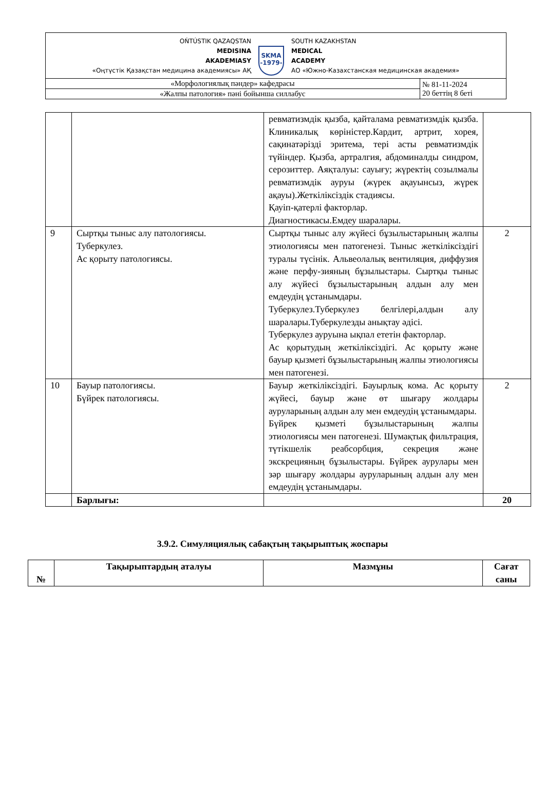| OŃTÚSTIK QAZAQSTAN MEDISINA AKADEMIASY «Оңтүстік Қазақстан медицина академиясы» АҚ SKMA -1979- SOUTH KAZAKHSTAN MEDICAL ACADEMY АО «Южно-Казахстанская медицинская академия» | |
| «Морфологиялық пәндер» кафедрасы | № 81-11-2024 20 беттің 8 беті |
| «Жалпы патология» пәні бойынша силлабус | |
| | | ревматизмдік қызба, қайталама ревматизмдік қызба. Клиникалық көріністер.Кардит, артрит, хорея, сақинатәрізді эритема, тері асты ревматизмдік түйіндер. Қызба, артралгия, абдоминалды синдром, серозиттер. Аяқталуы: сауығу; жүректің созылмалы ревматизмдік ауруы (жүрек ақауынсыз, жүрек ақауы).Жеткіліксіздік стадиясы. Қауіп-қатерлі факторлар. Диагностикасы.Емдеу шаралары. | |
| 9 | Сыртқы тыныс алу патологиясы. Туберкулез. Ас қорыту патологиясы. | Сыртқы тыныс алу жүйесі бұзылыстарының жалпы этиологиясы мен патогенезі. Тыныс жеткіліксіздігі туралы түсінік. Альвеолалық вентиляция, диффузия және перфу-зияның бұзылыстары. Сыртқы тыныс алу жүйесі бұзылыстарының алдын алу мен емдеудің ұстанымдары. Туберкулез.Туберкулез белгілері,алдын алу шаралары.Туберкулезды анықтау әдісі. Туберкулез ауруына ықпал ететін факторлар. Ас қорытудың жеткіліксіздігі. Ас қорыту және бауыр қызметі бұзылыстарының жалпы этиологиясы мен патогенезі. | 2 |
| 10 | Бауыр патологиясы. Бүйрек патологиясы. | Бауыр жеткіліксіздігі. Бауырлық кома. Ас қорыту жүйесі, бауыр және өт шығару жолдары ауруларының алдын алу мен емдеудің ұстанымдары. Бүйрек қызметі бұзылыстарының жалпы этиологиясы мен патогенезі. Шумақтық фильтрация, түтікшелік реабсорбция, секреция және экскрецияның бұзылыстары. Бүйрек аурулары мен зәр шығару жолдары ауруларының алдын алу мен емдеудің ұстанымдары. | 2 |
| | Барлығы: | | 20 |
3.9.2. Симуляциялық сабақтың тақырыптық жоспары
| № | Тақырыптардың аталуы | Мазмұны | Сағат саны |
| --- | --- | --- | --- |